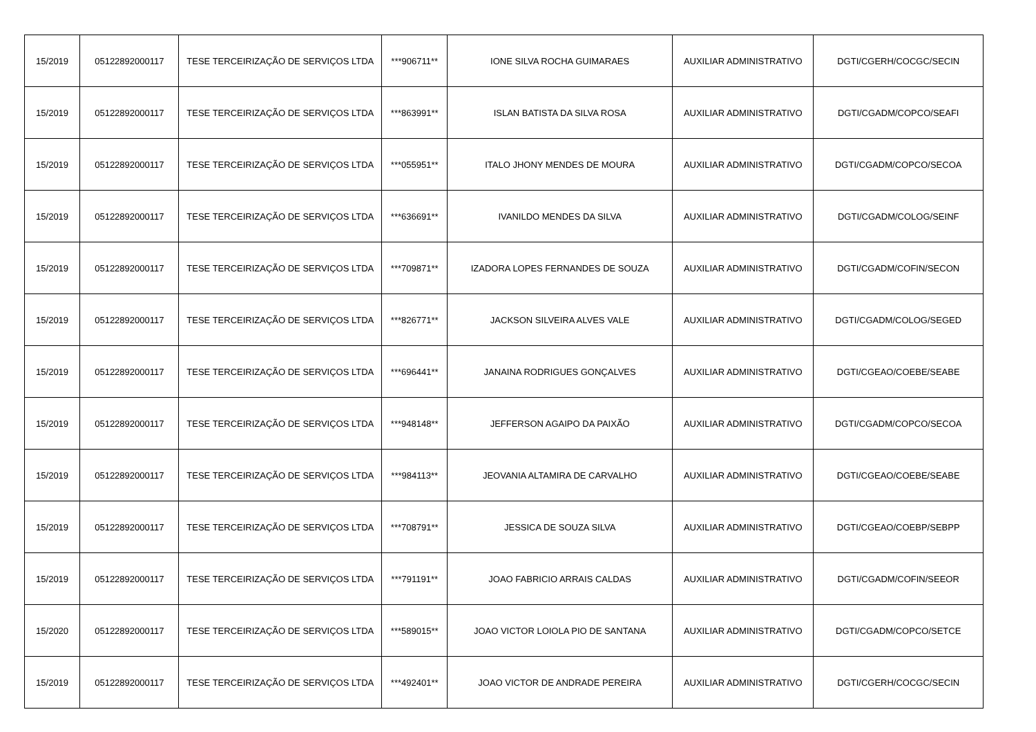| 15/2019 | 05122892000117 | TESE TERCEIRIZAÇÃO DE SERVIÇOS LTDA | ***906711** | IONE SILVA ROCHA GUIMARAES | AUXILIAR ADMINISTRATIVO | DGTI/CGERH/COCGC/SECIN |
| 15/2019 | 05122892000117 | TESE TERCEIRIZAÇÃO DE SERVIÇOS LTDA | ***863991** | ISLAN BATISTA DA SILVA ROSA | AUXILIAR ADMINISTRATIVO | DGTI/CGADM/COPCO/SEAFI |
| 15/2019 | 05122892000117 | TESE TERCEIRIZAÇÃO DE SERVIÇOS LTDA | ***055951** | ITALO JHONY MENDES DE MOURA | AUXILIAR ADMINISTRATIVO | DGTI/CGADM/COPCO/SECOA |
| 15/2019 | 05122892000117 | TESE TERCEIRIZAÇÃO DE SERVIÇOS LTDA | ***636691** | IVANILDO MENDES DA SILVA | AUXILIAR ADMINISTRATIVO | DGTI/CGADM/COLOG/SEINF |
| 15/2019 | 05122892000117 | TESE TERCEIRIZAÇÃO DE SERVIÇOS LTDA | ***709871** | IZADORA LOPES FERNANDES DE SOUZA | AUXILIAR ADMINISTRATIVO | DGTI/CGADM/COFIN/SECON |
| 15/2019 | 05122892000117 | TESE TERCEIRIZAÇÃO DE SERVIÇOS LTDA | ***826771** | JACKSON SILVEIRA ALVES VALE | AUXILIAR ADMINISTRATIVO | DGTI/CGADM/COLOG/SEGED |
| 15/2019 | 05122892000117 | TESE TERCEIRIZAÇÃO DE SERVIÇOS LTDA | ***696441** | JANAINA RODRIGUES GONÇALVES | AUXILIAR ADMINISTRATIVO | DGTI/CGEAO/COEBE/SEABE |
| 15/2019 | 05122892000117 | TESE TERCEIRIZAÇÃO DE SERVIÇOS LTDA | ***948148** | JEFFERSON AGAIPO DA PAIXÃO | AUXILIAR ADMINISTRATIVO | DGTI/CGADM/COPCO/SECOA |
| 15/2019 | 05122892000117 | TESE TERCEIRIZAÇÃO DE SERVIÇOS LTDA | ***984113** | JEOVANIA ALTAMIRA DE CARVALHO | AUXILIAR ADMINISTRATIVO | DGTI/CGEAO/COEBE/SEABE |
| 15/2019 | 05122892000117 | TESE TERCEIRIZAÇÃO DE SERVIÇOS LTDA | ***708791** | JESSICA DE SOUZA SILVA | AUXILIAR ADMINISTRATIVO | DGTI/CGEAO/COEBP/SEBPP |
| 15/2019 | 05122892000117 | TESE TERCEIRIZAÇÃO DE SERVIÇOS LTDA | ***791191** | JOAO FABRICIO ARRAIS CALDAS | AUXILIAR ADMINISTRATIVO | DGTI/CGADM/COFIN/SEEOR |
| 15/2020 | 05122892000117 | TESE TERCEIRIZAÇÃO DE SERVIÇOS LTDA | ***589015** | JOAO VICTOR LOIOLA PIO DE SANTANA | AUXILIAR ADMINISTRATIVO | DGTI/CGADM/COPCO/SETCE |
| 15/2019 | 05122892000117 | TESE TERCEIRIZAÇÃO DE SERVIÇOS LTDA | ***492401** | JOAO VICTOR DE ANDRADE PEREIRA | AUXILIAR ADMINISTRATIVO | DGTI/CGERH/COCGC/SECIN |